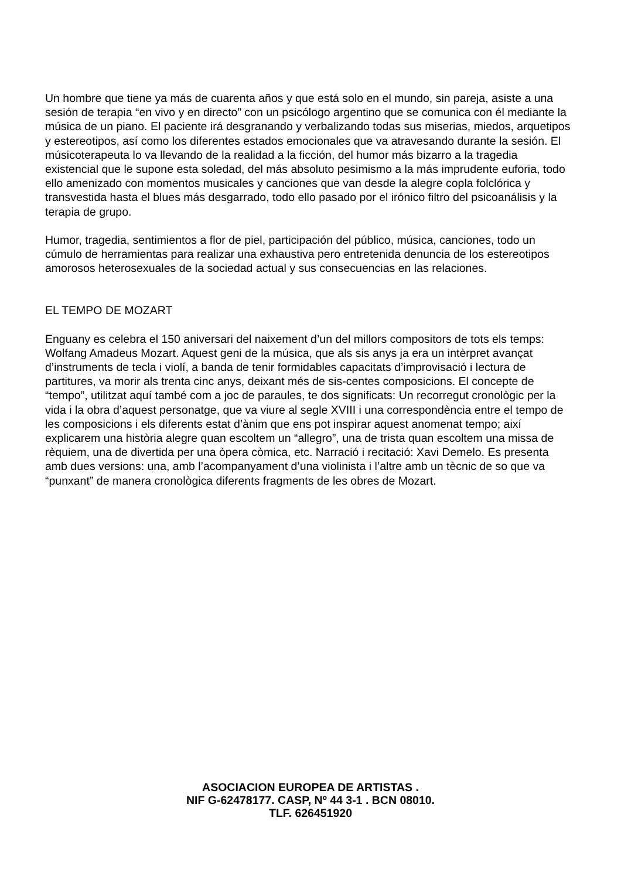Un hombre que tiene ya más de cuarenta años y que está solo en el mundo, sin pareja, asiste a una sesión de terapia “en vivo y en directo” con un psicólogo argentino que se comunica con él mediante la música de un piano. El paciente irá desgranando y verbalizando todas sus miserias, miedos, arquetipos y estereotipos, así como los diferentes estados emocionales que va atravesando durante la sesión. El músicoterapeuta lo va llevando de la realidad a la ficción, del humor más bizarro a la tragedia existencial que le supone esta soledad, del más absoluto pesimismo a la más imprudente euforia, todo ello amenizado con momentos musicales y canciones que van desde la alegre copla folclórica y transvestida hasta el blues más desgarrado, todo ello pasado por el irónico filtro del psicoanálisis y la terapia de grupo.
Humor, tragedia, sentimientos a flor de piel, participación del público, música, canciones, todo un cúmulo de herramientas para realizar una exhaustiva pero entretenida denuncia de los estereotipos amorosos heterosexuales de la sociedad actual y sus consecuencias en las relaciones.
EL TEMPO DE MOZART
Enguany es celebra el 150 aniversari del naixement d’un del millors compositors de tots els temps: Wolfang Amadeus Mozart. Aquest geni de la música, que als sis anys ja era un intèrpret avançat d’instruments de tecla i violí, a banda de tenir formidables capacitats d’improvisació i lectura de partitures, va morir als trenta cinc anys, deixant més de sis-centes composicions. El concepte de “tempo”, utilitzat aquí també com a joc de paraules, te dos significats: Un recorregut cronològic per la vida i la obra d’aquest personatge, que va viure al segle XVIII i una correspondència entre el tempo de les composicions i els diferents estat d’ànim que ens pot inspirar aquest anomenat tempo; així explicarem una història alegre quan escoltem un “allegro”, una de trista quan escoltem una missa de rèquiem, una de divertida per una òpera còmica, etc. Narració i recitació: Xavi Demelo. Es presenta amb dues versions: una, amb l’acompanyament d’una violinista i l’altre amb un tècnic de so que va “punxant” de manera cronològica diferents fragments de les obres de Mozart.
ASOCIACION EUROPEA DE ARTISTAS .
NIF G-62478177. CASP, Nº 44 3-1 . BCN 08010.
TLF. 626451920